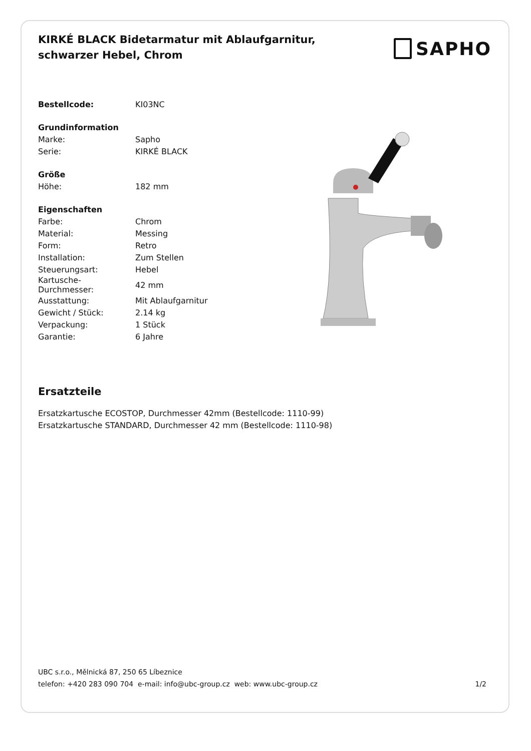KIRKÉ BLACK Bidetarmatur mit Ablaufgarnitur, schwarzer Hebel, Chrom
SAPHO
| Bestellcode: | KI03NC |
| Grundinformation | |
| Marke: | Sapho |
| Serie: | KIRKÉ BLACK |
| Größe | |
| Höhe: | 182 mm |
| Eigenschaften | |
| Farbe: | Chrom |
| Material: | Messing |
| Form: | Retro |
| Installation: | Zum Stellen |
| Steuerungsart: | Hebel |
| Kartusche- Durchmesser: | 42 mm |
| Ausstattung: | Mit Ablaufgarnitur |
| Gewicht / Stück: | 2.14 kg |
| Verpackung: | 1 Stück |
| Garantie: | 6 Jahre |
Ersatzteile
Ersatzkartusche ECOSTOP, Durchmesser 42mm (Bestellcode: 1110-99)
Ersatzkartusche STANDARD, Durchmesser 42 mm (Bestellcode: 1110-98)
UBC s.r.o., Mělnická 87, 250 65 Líbeznice
telefon: +420 283 090 704 e-mail: info@ubc-group.cz web: www.ubc-group.cz 1/2